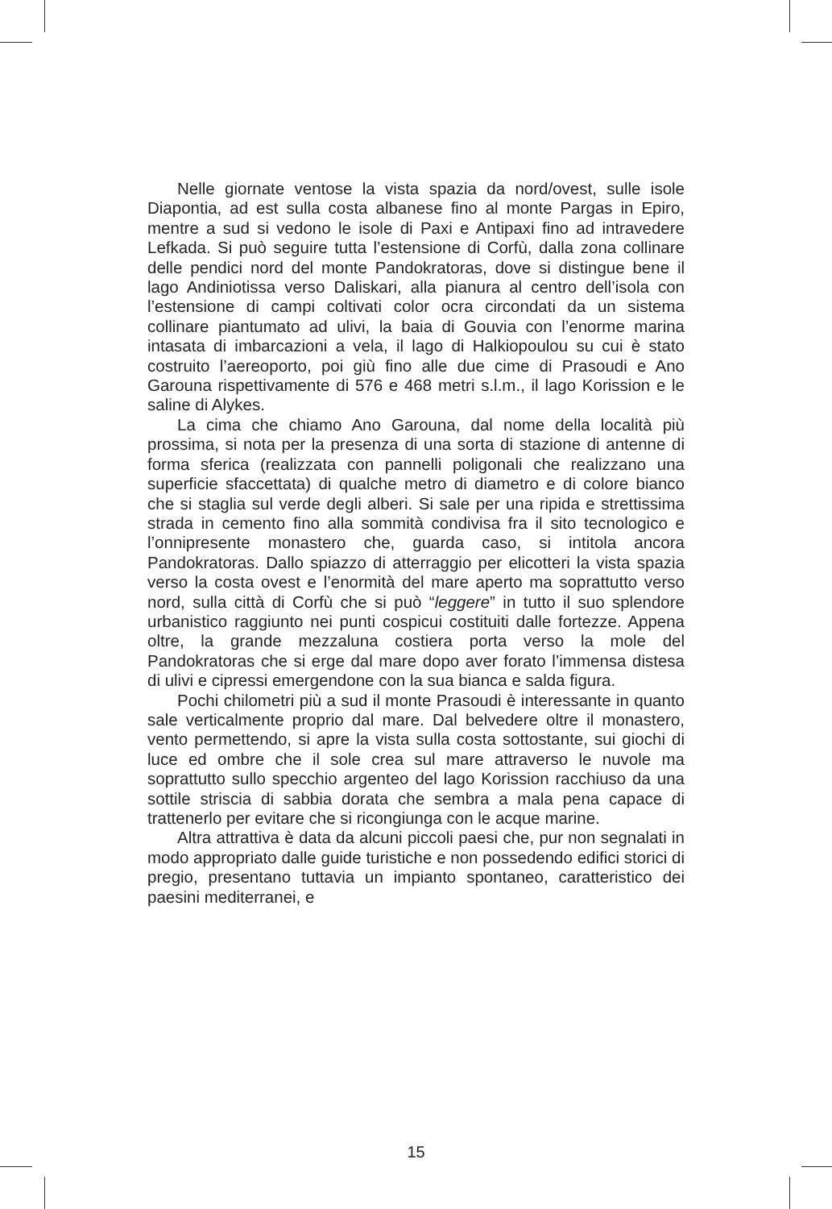Nelle giornate ventose la vista spazia da nord/ovest, sulle isole Diapontia, ad est sulla costa albanese fino al monte Pargas in Epiro, mentre a sud si vedono le isole di Paxi e Antipaxi fino ad intravedere Lefkada. Si può seguire tutta l’estensione di Corfù, dalla zona collinare delle pendici nord del monte Pandokratoras, dove si distingue bene il lago Andiniotissa verso Daliskari, alla pianura al centro dell’isola con l’estensione di campi coltivati color ocra circondati da un sistema collinare piantumato ad ulivi, la baia di Gouvia con l’enorme marina intasata di imbarcazioni a vela, il lago di Halkiopoulou su cui è stato costruito l’aereoporto, poi giù fino alle due cime di Prasoudi e Ano Garouna rispettivamente di 576 e 468 metri s.l.m., il lago Korission e le saline di Alykes.
La cima che chiamo Ano Garouna, dal nome della località più prossima, si nota per la presenza di una sorta di stazione di antenne di forma sferica (realizzata con pannelli poligonali che realizzano una superficie sfaccettata) di qualche metro di diametro e di colore bianco che si staglia sul verde degli alberi. Si sale per una ripida e strettissima strada in cemento fino alla sommità condivisa fra il sito tecnologico e l’onnipresente monastero che, guarda caso, si intitola ancora Pandokratoras. Dallo spiazzo di atterraggio per elicotteri la vista spazia verso la costa ovest e l’enormità del mare aperto ma soprattutto verso nord, sulla città di Corfù che si può “leggere” in tutto il suo splendore urbanistico raggiunto nei punti cospicui costituiti dalle fortezze. Appena oltre, la grande mezzaluna costiera porta verso la mole del Pandokratoras che si erge dal mare dopo aver forato l’immensa distesa di ulivi e cipressi emergendone con la sua bianca e salda figura.
Pochi chilometri più a sud il monte Prasoudi è interessante in quanto sale verticalmente proprio dal mare. Dal belvedere oltre il monastero, vento permettendo, si apre la vista sulla costa sottostante, sui giochi di luce ed ombre che il sole crea sul mare attraverso le nuvole ma soprattutto sullo specchio argenteo del lago Korission racchiuso da una sottile striscia di sabbia dorata che sembra a mala pena capace di trattenerlo per evitare che si ricongiunga con le acque marine.
Altra attrattiva è data da alcuni piccoli paesi che, pur non segnalati in modo appropriato dalle guide turistiche e non possedendo edifici storici di pregio, presentano tuttavia un impianto spontaneo, caratteristico dei paesini mediterranei, e
15